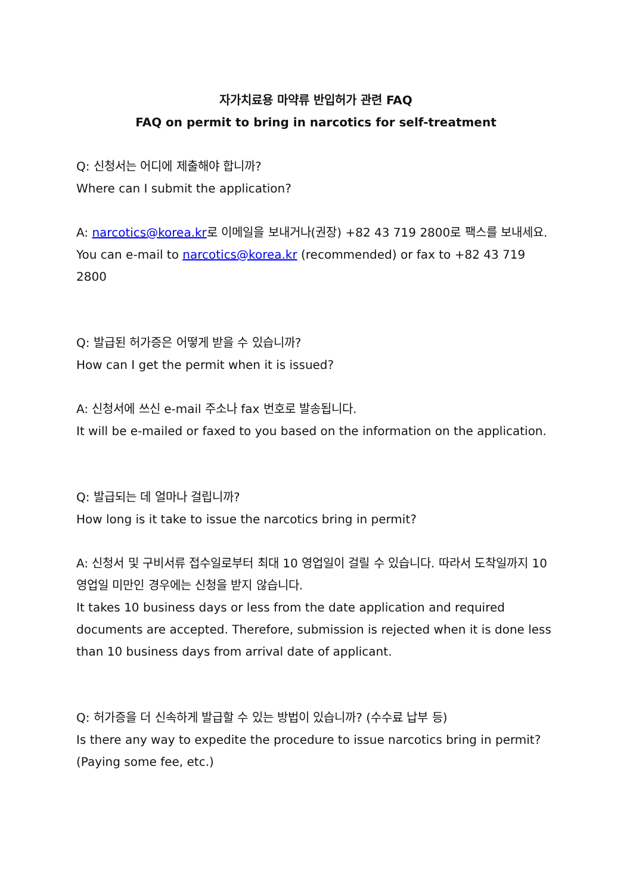자가치료용 마약류 반입허가 관련 FAQ
FAQ on permit to bring in narcotics for self-treatment
Q: 신청서는 어디에 제출해야 합니까?
Where can I submit the application?
A: narcotics@korea.kr로 이메일을 보내거나(권장) +82 43 719 2800로 팩스를 보내세요.
You can e-mail to narcotics@korea.kr (recommended) or fax to +82 43 719 2800
Q: 발급된 허가증은 어떻게 받을 수 있습니까?
How can I get the permit when it is issued?
A: 신청서에 쓰신 e-mail 주소나 fax 번호로 발송됩니다.
It will be e-mailed or faxed to you based on the information on the application.
Q: 발급되는 데 얼마나 걸립니까?
How long is it take to issue the narcotics bring in permit?
A: 신청서 및 구비서류 접수일로부터 최대 10 영업일이 걸릴 수 있습니다. 따라서 도착일까지 10영업일 미만인 경우에는 신청을 받지 않습니다.
It takes 10 business days or less from the date application and required documents are accepted. Therefore, submission is rejected when it is done less than 10 business days from arrival date of applicant.
Q: 허가증을 더 신속하게 발급할 수 있는 방법이 있습니까? (수수료 납부 등)
Is there any way to expedite the procedure to issue narcotics bring in permit? (Paying some fee, etc.)